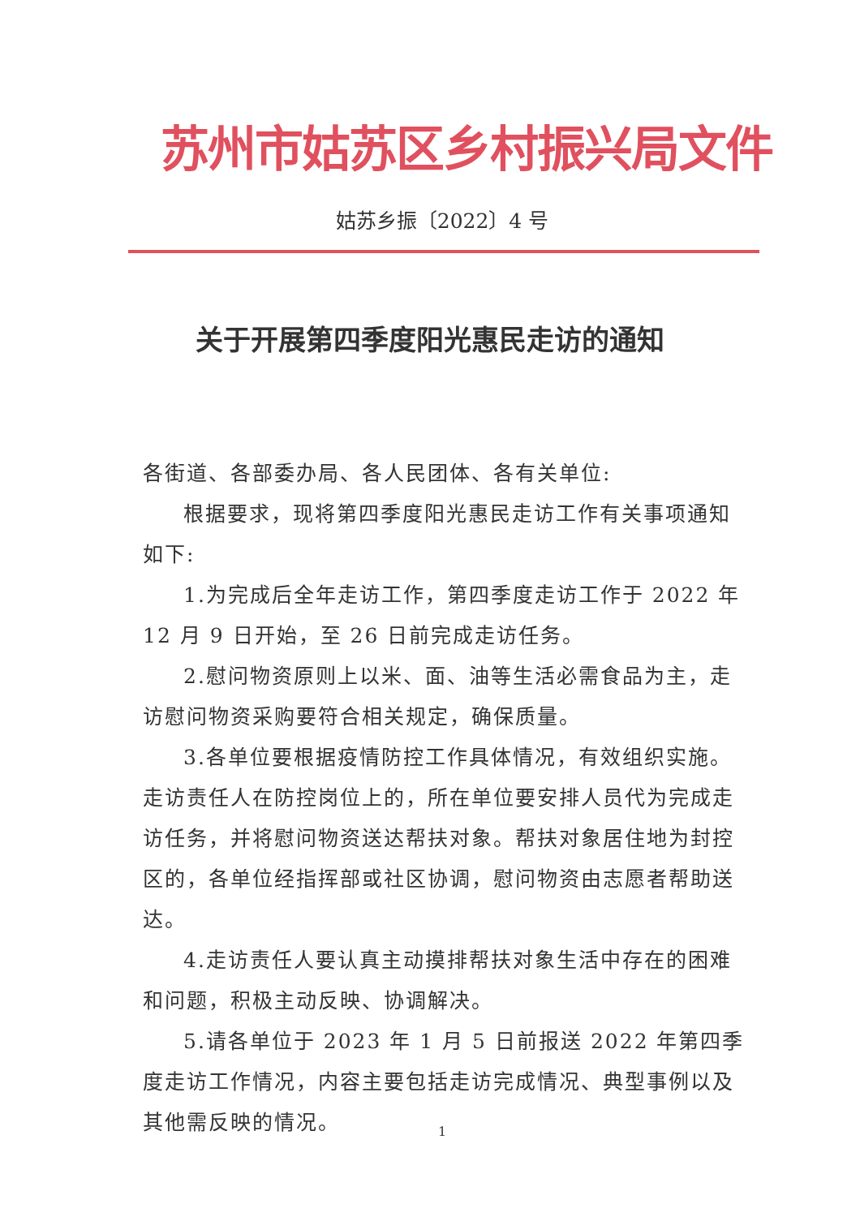苏州市姑苏区乡村振兴局文件
姑苏乡振〔2022〕4 号
关于开展第四季度阳光惠民走访的通知
各街道、各部委办局、各人民团体、各有关单位:
根据要求，现将第四季度阳光惠民走访工作有关事项通知如下:
1.为完成后全年走访工作，第四季度走访工作于 2022 年 12 月 9 日开始，至 26 日前完成走访任务。
2.慰问物资原则上以米、面、油等生活必需食品为主，走访慰问物资采购要符合相关规定，确保质量。
3.各单位要根据疫情防控工作具体情况，有效组织实施。走访责任人在防控岗位上的，所在单位要安排人员代为完成走访任务，并将慰问物资送达帮扶对象。帮扶对象居住地为封控区的，各单位经指挥部或社区协调，慰问物资由志愿者帮助送达。
4.走访责任人要认真主动摸排帮扶对象生活中存在的困难和问题，积极主动反映、协调解决。
5.请各单位于 2023 年 1 月 5 日前报送 2022 年第四季度走访工作情况，内容主要包括走访完成情况、典型事例以及其他需反映的情况。
1